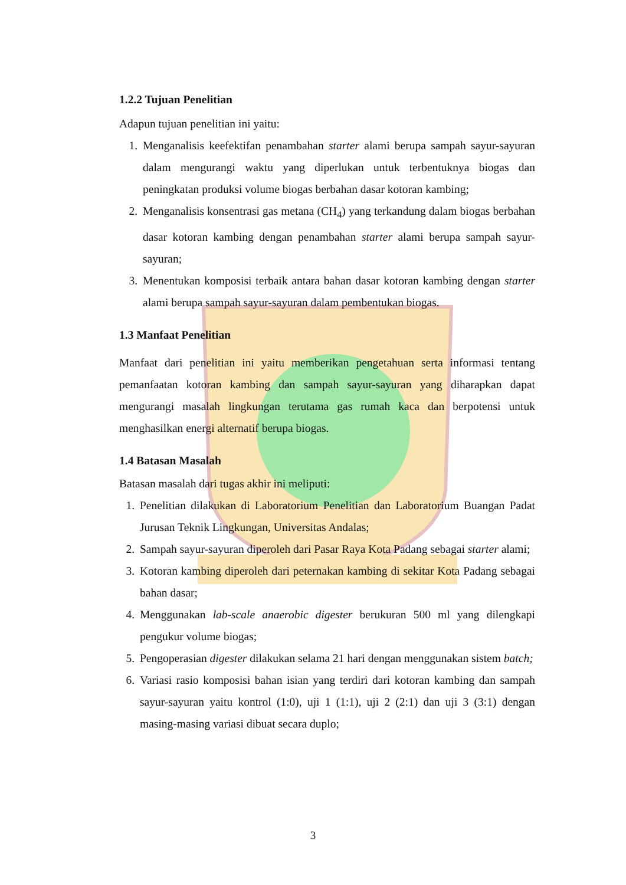1.2.2 Tujuan Penelitian
Adapun tujuan penelitian ini yaitu:
1. Menganalisis keefektifan penambahan starter alami berupa sampah sayur-sayuran dalam mengurangi waktu yang diperlukan untuk terbentuknya biogas dan peningkatan produksi volume biogas berbahan dasar kotoran kambing;
2. Menganalisis konsentrasi gas metana (CH<sub>4</sub>) yang terkandung dalam biogas berbahan dasar kotoran kambing dengan penambahan starter alami berupa sampah sayur-sayuran;
3. Menentukan komposisi terbaik antara bahan dasar kotoran kambing dengan starter alami berupa sampah sayur-sayuran dalam pembentukan biogas.
1.3 Manfaat Penelitian
Manfaat dari penelitian ini yaitu memberikan pengetahuan serta informasi tentang pemanfaatan kotoran kambing dan sampah sayur-sayuran yang diharapkan dapat mengurangi masalah lingkungan terutama gas rumah kaca dan berpotensi untuk menghasilkan energi alternatif berupa biogas.
1.4 Batasan Masalah
Batasan masalah dari tugas akhir ini meliputi:
1. Penelitian dilakukan di Laboratorium Penelitian dan Laboratorium Buangan Padat Jurusan Teknik Lingkungan, Universitas Andalas;
2. Sampah sayur-sayuran diperoleh dari Pasar Raya Kota Padang sebagai starter alami;
3. Kotoran kambing diperoleh dari peternakan kambing di sekitar Kota Padang sebagai bahan dasar;
4. Menggunakan lab-scale anaerobic digester berukuran 500 ml yang dilengkapi pengukur volume biogas;
5. Pengoperasian digester dilakukan selama 21 hari dengan menggunakan sistem batch;
6. Variasi rasio komposisi bahan isian yang terdiri dari kotoran kambing dan sampah sayur-sayuran yaitu kontrol (1:0), uji 1 (1:1), uji 2 (2:1) dan uji 3 (3:1) dengan masing-masing variasi dibuat secara duplo;
3